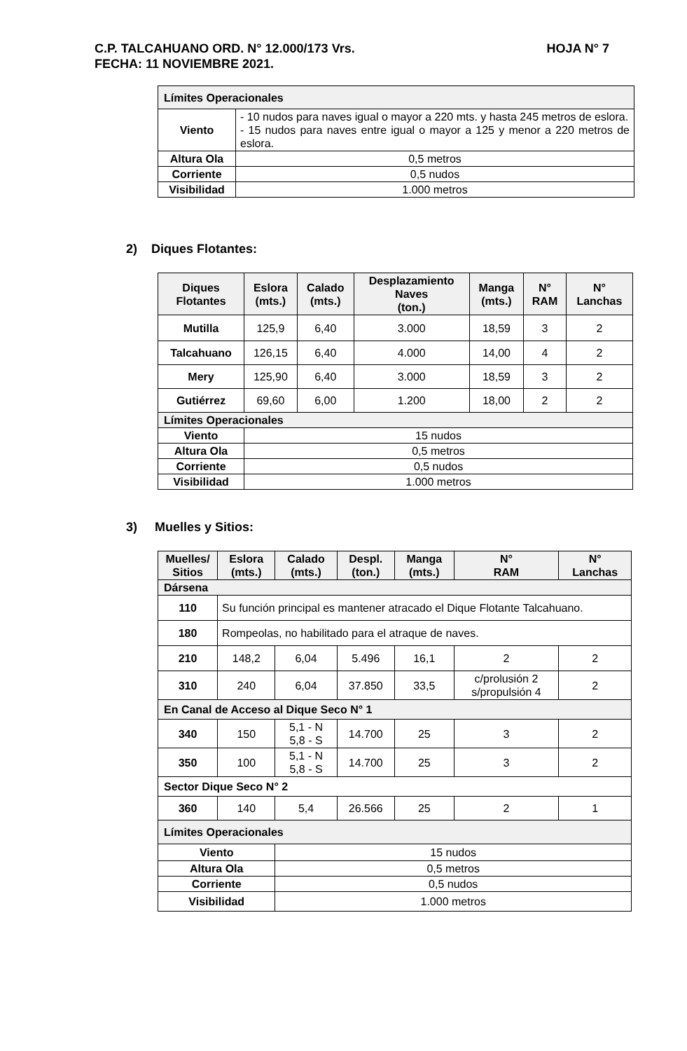HOJA N° 7 C.P. TALCAHUANO ORD. N° 12.000/173 Vrs.
FECHA: 11 NOVIEMBRE 2021.
| Límites Operacionales | |
| Viento | - 10 nudos para naves igual o mayor a 220 mts. y hasta 245 metros de eslora. - 15 nudos para naves entre igual o mayor a 125 y menor a 220 metros de eslora. |
| Altura Ola | 0,5 metros |
| Corriente | 0,5 nudos |
| Visibilidad | 1.000 metros |
2) Diques Flotantes:
| Diques Flotantes | Eslora (mts.) | Calado (mts.) | Desplazamiento Naves (ton.) | Manga (mts.) | N° RAM | N° Lanchas |
| --- | --- | --- | --- | --- | --- | --- |
| Mutilla | 125,9 | 6,40 | 3.000 | 18,59 | 3 | 2 |
| Talcahuano | 126,15 | 6,40 | 4.000 | 14,00 | 4 | 2 |
| Mery | 125,90 | 6,40 | 3.000 | 18,59 | 3 | 2 |
| Gutiérrez | 69,60 | 6,00 | 1.200 | 18,00 | 2 | 2 |
| Límites Operacionales | | | | | | |
| Viento | 15 nudos | | | | | |
| Altura Ola | 0,5 metros | | | | | |
| Corriente | 0,5 nudos | | | | | |
| Visibilidad | 1.000 metros | | | | | |
3) Muelles y Sitios:
| Muelles/ Sitios | Eslora (mts.) | Calado (mts.) | Despl. (ton.) | Manga (mts.) | N° RAM | N° Lanchas |
| --- | --- | --- | --- | --- | --- | --- |
| Dársena | | | | | | |
| 110 | Su función principal es mantener atracado el Dique Flotante Talcahuano. | | | | | |
| 180 | Rompeolas, no habilitado para el atraque de naves. | | | | | |
| 210 | 148,2 | 6,04 | 5.496 | 16,1 | 2 | 2 |
| 310 | 240 | 6,04 | 37.850 | 33,5 | c/prolusión 2 s/propulsión 4 | 2 |
| En Canal de Acceso al Dique Seco N° 1 | | | | | | |
| 340 | 150 | 5,1 - N 5,8 - S | 14.700 | 25 | 3 | 2 |
| 350 | 100 | 5,1 - N 5,8 - S | 14.700 | 25 | 3 | 2 |
| Sector Dique Seco N° 2 | | | | | | |
| 360 | 140 | 5,4 | 26.566 | 25 | 2 | 1 |
| Límites Operacionales | | | | | | |
| Viento | | 15 nudos | | | | |
| Altura Ola | | 0,5 metros | | | | |
| Corriente | | 0,5 nudos | | | | |
| Visibilidad | | 1.000 metros | | | | |